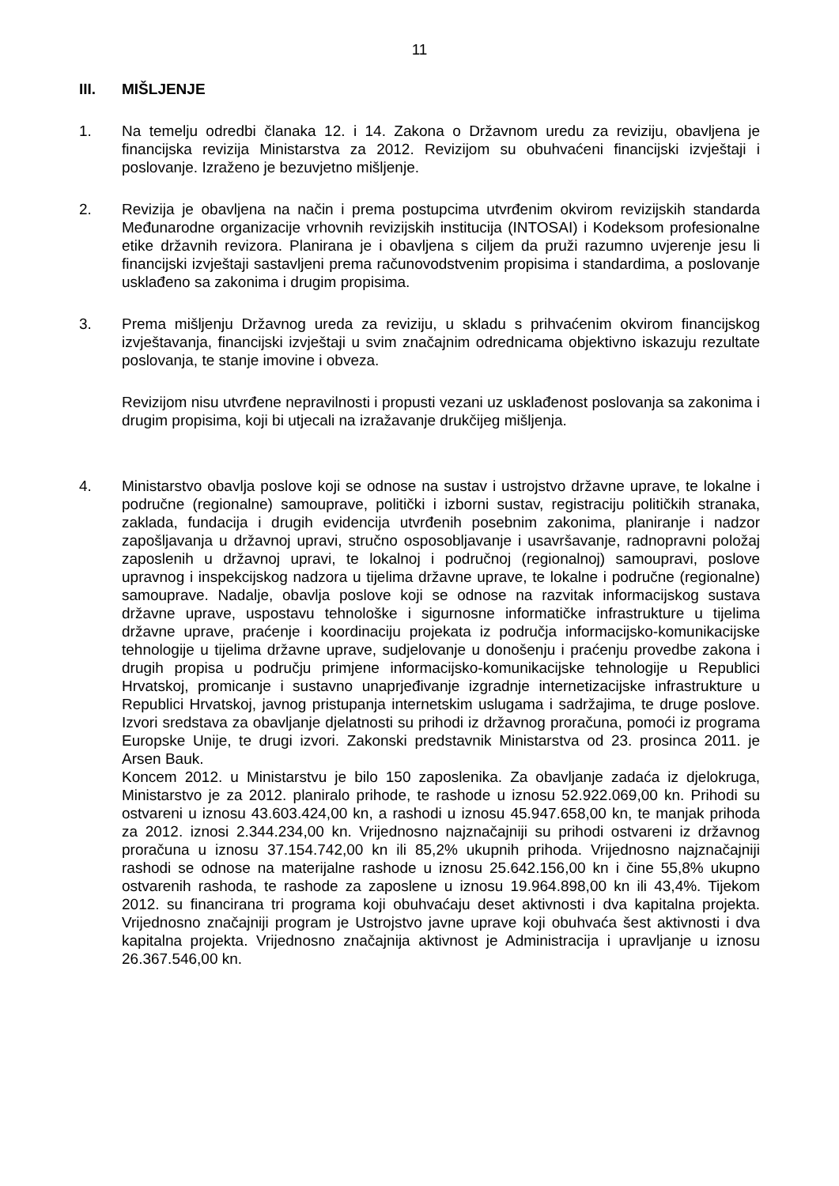11
III. MIŠLJENJE
1. Na temelju odredbi članaka 12. i 14. Zakona o Državnom uredu za reviziju, obavljena je financijska revizija Ministarstva za 2012. Revizijom su obuhvaćeni financijski izvještaji i poslovanje. Izraženo je bezuvjetno mišljenje.
2. Revizija je obavljena na način i prema postupcima utvrđenim okvirom revizijskih standarda Međunarodne organizacije vrhovnih revizijskih institucija (INTOSAI) i Kodeksom profesionalne etike državnih revizora. Planirana je i obavljena s ciljem da pruži razumno uvjerenje jesu li financijski izvještaji sastavljeni prema računovodstvenim propisima i standardima, a poslovanje usklađeno sa zakonima i drugim propisima.
3. Prema mišljenju Državnog ureda za reviziju, u skladu s prihvaćenim okvirom financijskog izvještavanja, financijski izvještaji u svim značajnim odrednicama objektivno iskazuju rezultate poslovanja, te stanje imovine i obveza.
Revizijom nisu utvrđene nepravilnosti i propusti vezani uz usklađenost poslovanja sa zakonima i drugim propisima, koji bi utjecali na izražavanje drukčijeg mišljenja.
4. Ministarstvo obavlja poslove koji se odnose na sustav i ustrojstvo državne uprave, te lokalne i područne (regionalne) samouprave, politički i izborni sustav, registraciju političkih stranaka, zaklada, fundacija i drugih evidencija utvrđenih posebnim zakonima, planiranje i nadzor zapošljavanja u državnoj upravi, stručno osposobljavanje i usavršavanje, radnopravni položaj zaposlenih u državnoj upravi, te lokalnoj i područnoj (regionalnoj) samoupravi, poslove upravnog i inspekcijskog nadzora u tijelima državne uprave, te lokalne i područne (regionalne) samouprave. Nadalje, obavlja poslove koji se odnose na razvitak informacijskog sustava državne uprave, uspostavu tehnološke i sigurnosne informatičke infrastrukture u tijelima državne uprave, praćenje i koordinaciju projekata iz područja informacijsko-komunikacijske tehnologije u tijelima državne uprave, sudjelovanje u donošenju i praćenju provedbe zakona i drugih propisa u području primjene informacijsko-komunikacijske tehnologije u Republici Hrvatskoj, promicanje i sustavno unaprjeđivanje izgradnje internetizacijske infrastrukture u Republici Hrvatskoj, javnog pristupanja internetskim uslugama i sadržajima, te druge poslove. Izvori sredstava za obavljanje djelatnosti su prihodi iz državnog proračuna, pomoći iz programa Europske Unije, te drugi izvori. Zakonski predstavnik Ministarstva od 23. prosinca 2011. je Arsen Bauk.
Koncem 2012. u Ministarstvu je bilo 150 zaposlenika. Za obavljanje zadaća iz djelokruga, Ministarstvo je za 2012. planiralo prihode, te rashode u iznosu 52.922.069,00 kn. Prihodi su ostvareni u iznosu 43.603.424,00 kn, a rashodi u iznosu 45.947.658,00 kn, te manjak prihoda za 2012. iznosi 2.344.234,00 kn. Vrijednosno najznačajniji su prihodi ostvareni iz državnog proračuna u iznosu 37.154.742,00 kn ili 85,2% ukupnih prihoda. Vrijednosno najznačajniji rashodi se odnose na materijalne rashode u iznosu 25.642.156,00 kn i čine 55,8% ukupno ostvarenih rashoda, te rashode za zaposlene u iznosu 19.964.898,00 kn ili 43,4%. Tijekom 2012. su financirana tri programa koji obuhvaćaju deset aktivnosti i dva kapitalna projekta. Vrijednosno značajniji program je Ustrojstvo javne uprave koji obuhvaća šest aktivnosti i dva kapitalna projekta. Vrijednosno značajnija aktivnost je Administracija i upravljanje u iznosu 26.367.546,00 kn.